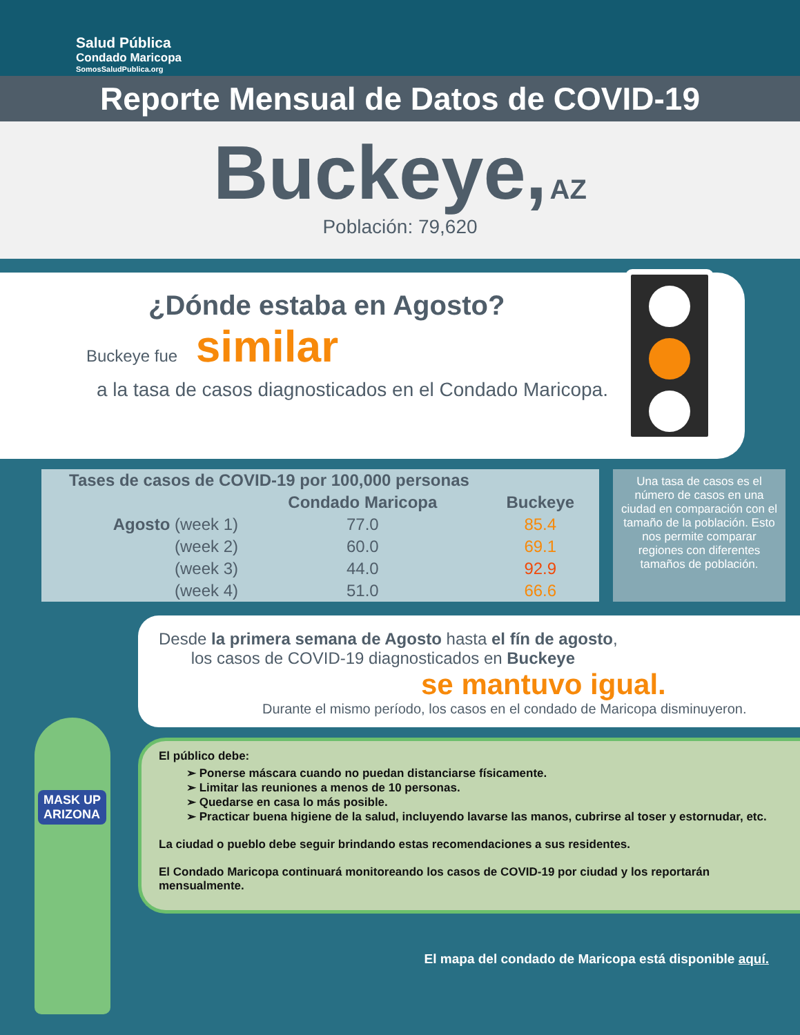Salud Pública
Condado Maricopa
SomosSaludPublica.org
Reporte Mensual de Datos de COVID-19
Buckeye, AZ
Población: 79,620
¿Dónde estaba en Agosto?
Buckeye fue similar
a la tasa de casos diagnosticados en el Condado Maricopa.
| Tases de casos de COVID-19 por 100,000 personas | | |
| --- | --- | --- |
| | Condado Maricopa | Buckeye |
| Agosto (week 1) | 77.0 | 85.4 |
| (week 2) | 60.0 | 69.1 |
| (week 3) | 44.0 | 92.9 |
| (week 4) | 51.0 | 66.6 |
Una tasa de casos es el número de casos en una ciudad en comparación con el tamaño de la población. Esto nos permite comparar regiones con diferentes tamaños de población.
MASK UP
ARIZONA
Desde la primera semana de Agosto hasta el fín de agosto,
los casos de COVID-19 diagnosticados en Buckeye
se mantuvo igual.
Durante el mismo período, los casos en el condado de Maricopa disminuyeron.
El público debe:
➢ Ponerse máscara cuando no puedan distanciarse físicamente.
➢ Limitar las reuniones a menos de 10 personas.
➢ Quedarse en casa lo más posible.
➢ Practicar buena higiene de la salud, incluyendo lavarse las manos, cubrirse al toser y estornudar, etc.
La ciudad o pueblo debe seguir brindando estas recomendaciones a sus residentes.
El Condado Maricopa continuará monitoreando los casos de COVID-19 por ciudad y los reportarán mensualmente.
El mapa del condado de Maricopa está disponible aquí.